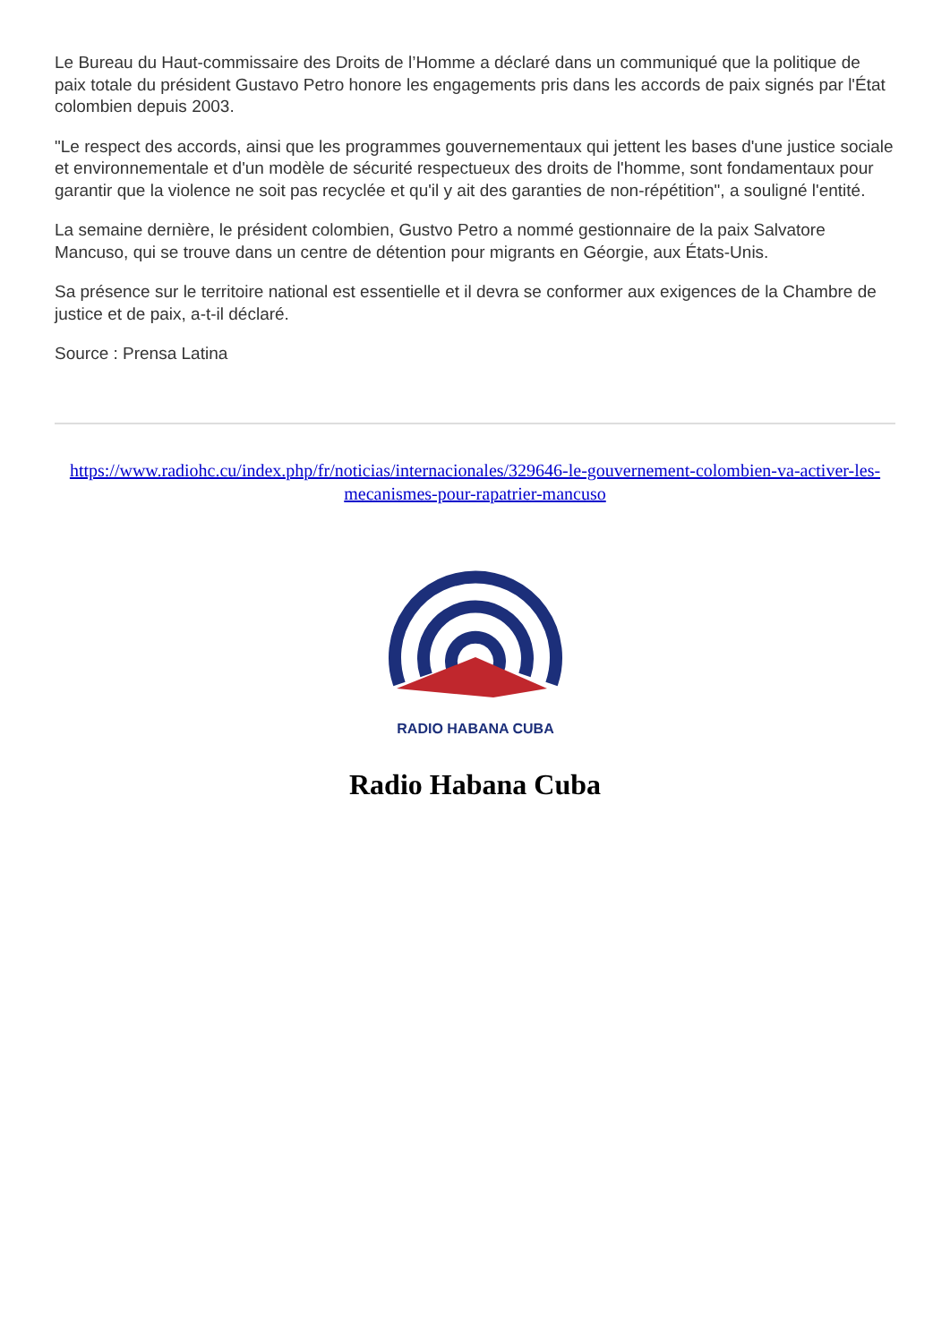Le Bureau du Haut-commissaire des Droits de l’Homme a déclaré dans un communiqué que la politique de paix totale du président Gustavo Petro honore les engagements pris dans les accords de paix signés par l'État colombien depuis 2003.
"Le respect des accords, ainsi que les programmes gouvernementaux qui jettent les bases d'une justice sociale et environnementale et d'un modèle de sécurité respectueux des droits de l'homme, sont fondamentaux pour garantir que la violence ne soit pas recyclée et qu'il y ait des garanties de non-répétition", a souligné l'entité.
La semaine dernière, le président colombien, Gustvo Petro a nommé gestionnaire de la paix Salvatore Mancuso, qui se trouve dans un centre de détention pour migrants en Géorgie, aux États-Unis.
Sa présence sur le territoire national est essentielle et il devra se conformer aux exigences de la Chambre de justice et de paix, a-t-il déclaré.
Source : Prensa Latina
https://www.radiohc.cu/index.php/fr/noticias/internacionales/329646-le-gouvernement-colombien-va-activer-les-mecanismes-pour-rapatrier-mancuso
RADIO HABANA CUBA
Radio Habana Cuba